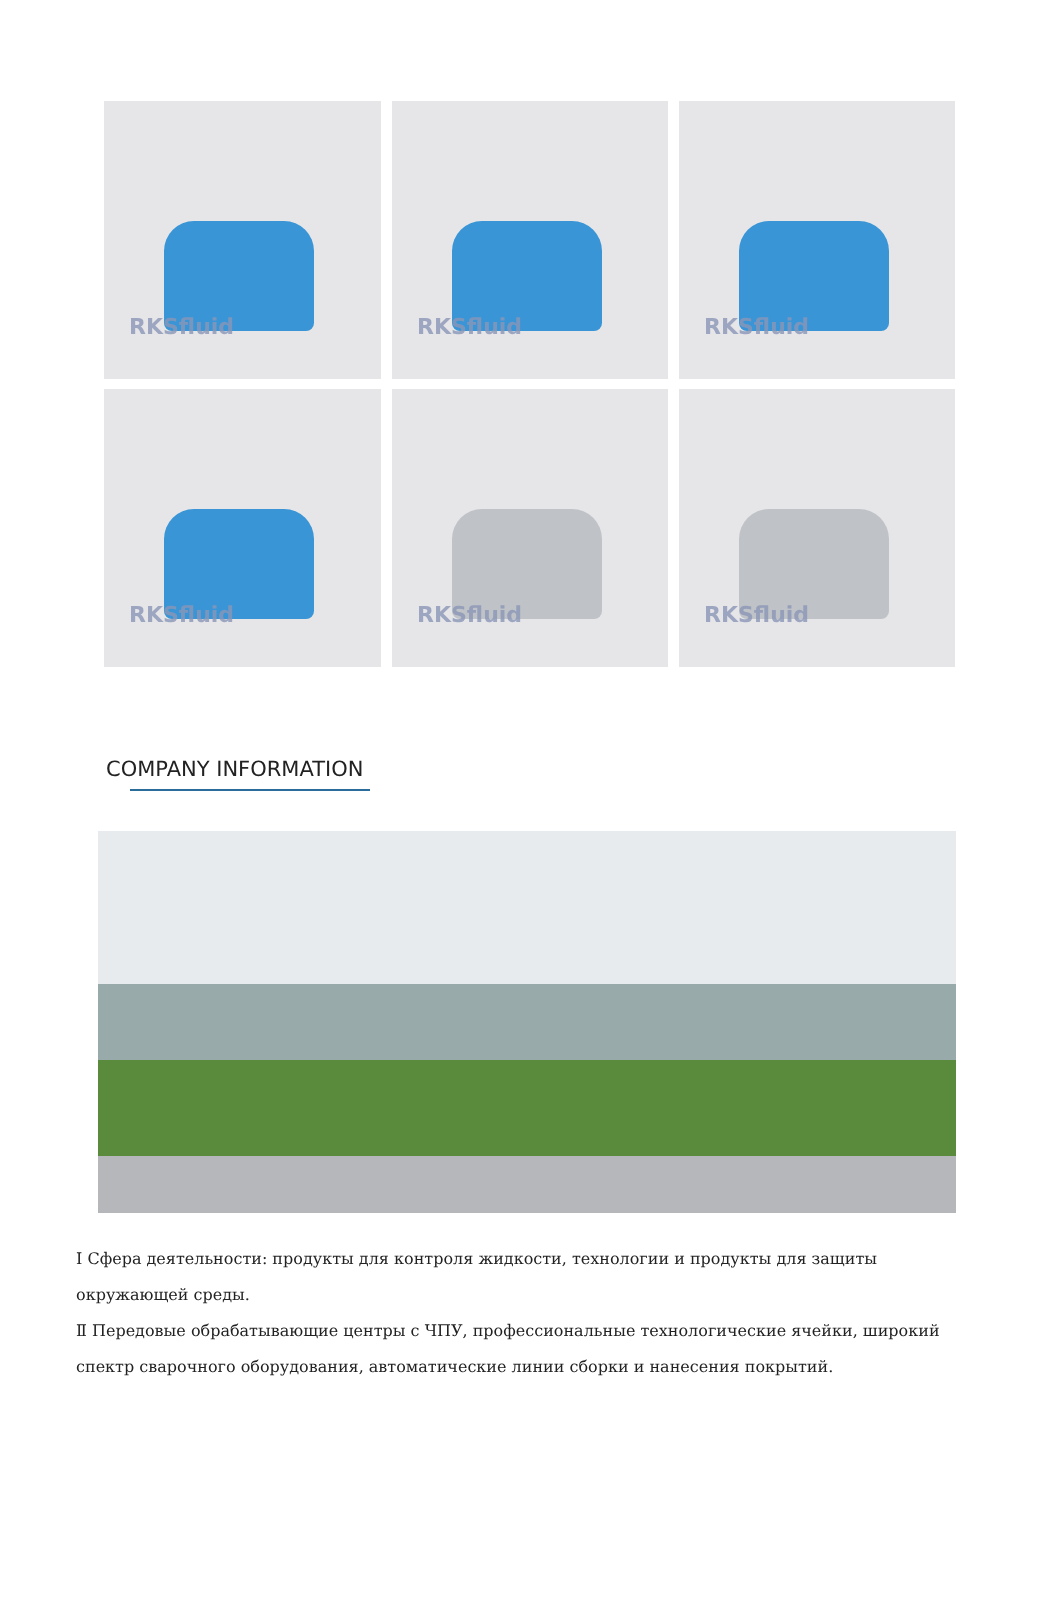RKSfluid
RKSfluid
RKSfluid
RKSfluid
RKSfluid
RKSfluid
COMPANY INFORMATION
Ⅰ Сфера деятельности: продукты для контроля жидкости, технологии и продукты для защиты окружающей среды.
Ⅱ Передовые обрабатывающие центры с ЧПУ, профессиональные технологические ячейки, широкий спектр сварочного оборудования, автоматические линии сборки и нанесения покрытий.